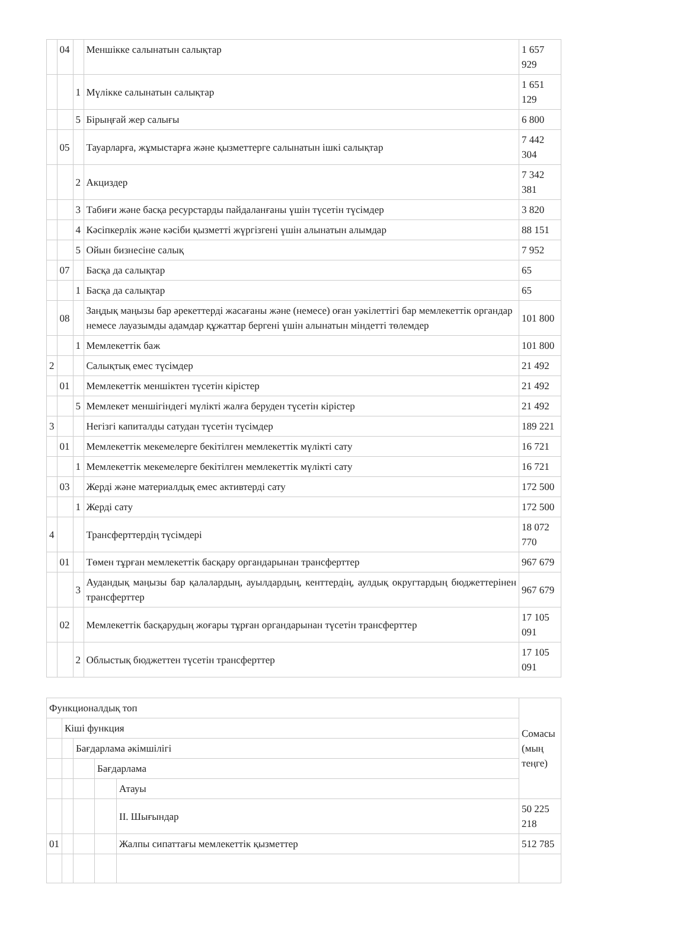| | 04 | | Меншікке салынатын салықтар | 1 657 929 |
| | | 1 | Мүлікке салынатын салықтар | 1 651 129 |
| | | 5 | Бірыңғай жер салығы | 6 800 |
| | 05 | | Тауарларға, жұмыстарға және қызметтерге салынатын ішкі салықтар | 7 442 304 |
| | | 2 | Акциздер | 7 342 381 |
| | | 3 | Табиғи және басқа ресурстарды пайдаланғаны үшін түсетін түсімдер | 3 820 |
| | | 4 | Кәсіпкерлік және кәсіби қызметті жүргізгені үшін алынатын алымдар | 88 151 |
| | | 5 | Ойын бизнесіне салық | 7 952 |
| | 07 | | Басқа да салықтар | 65 |
| | | 1 | Басқа да салықтар | 65 |
| | 08 | | Заңдық маңызы бар әрекеттерді жасағаны және (немесе) оған уәкілеттігі бар мемлекеттік органдар немесе лауазымды адамдар құжаттар бергені үшін алынатын міндетті төлемдер | 101 800 |
| | | 1 | Мемлекеттік баж | 101 800 |
| 2 | | | Салықтық емес түсімдер | 21 492 |
| | 01 | | Мемлекеттік меншіктен түсетін кірістер | 21 492 |
| | | 5 | Мемлекет меншігіндегі мүлікті жалға беруден түсетін кірістер | 21 492 |
| 3 | | | Негізгі капиталды сатудан түсетін түсімдер | 189 221 |
| | 01 | | Мемлекеттік мекемелерге бекітілген мемлекеттік мүлікті сату | 16 721 |
| | | 1 | Мемлекеттік мекемелерге бекітілген мемлекеттік мүлікті сату | 16 721 |
| | 03 | | Жерді және материалдық емес активтерді сату | 172 500 |
| | | 1 | Жерді сату | 172 500 |
| 4 | | | Трансферттердің түсімдері | 18 072 770 |
| | 01 | | Төмен тұрған мемлекеттік басқару органдарынан трансферттер | 967 679 |
| | | 3 | Аудандық маңызы бар қалалардың, ауылдардың, кенттердің, аулдық округтардың бюджеттерінен трансферттер | 967 679 |
| | 02 | | Мемлекеттік басқарудың жоғары тұрған органдарынан түсетін трансферттер | 17 105 091 |
| | | 2 | Облыстық бюджеттен түсетін трансферттер | 17 105 091 |
| Функционалдық топ | | | | | Сомасы (мың теңге) |
| --- | --- | --- | --- | --- | --- |
| | Кіші функция | | | | |
| | | Бағдарлама әкімшілігі | | | |
| | | | Бағдарлама | | |
| | | | | Атауы | |
| | | | | II. Шығындар | 50 225 218 |
| 01 | | | | Жалпы сипаттағы мемлекеттік қызметтер | 512 785 |